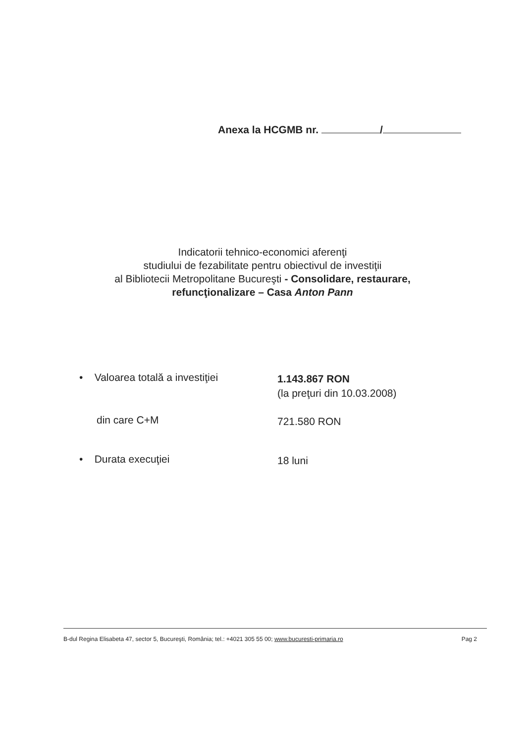Anexa la HCGMB nr. /
Indicatorii tehnico-economici aferenţi
studiului de fezabilitate pentru obiectivul de investiţii
al Bibliotecii Metropolitane Bucureşti - Consolidare, restaurare, refuncţionalizare – Casa Anton Pann
• Valoarea totală a investiţiei
1.143.867 RON
(la preţuri din 10.03.2008)
din care C+M
721.580 RON
• Durata execuţiei
18 luni
B-dul Regina Elisabeta 47, sector 5, Bucureşti, România; tel.: +4021 305 55 00; www.bucuresti-primaria.ro
Pag 2